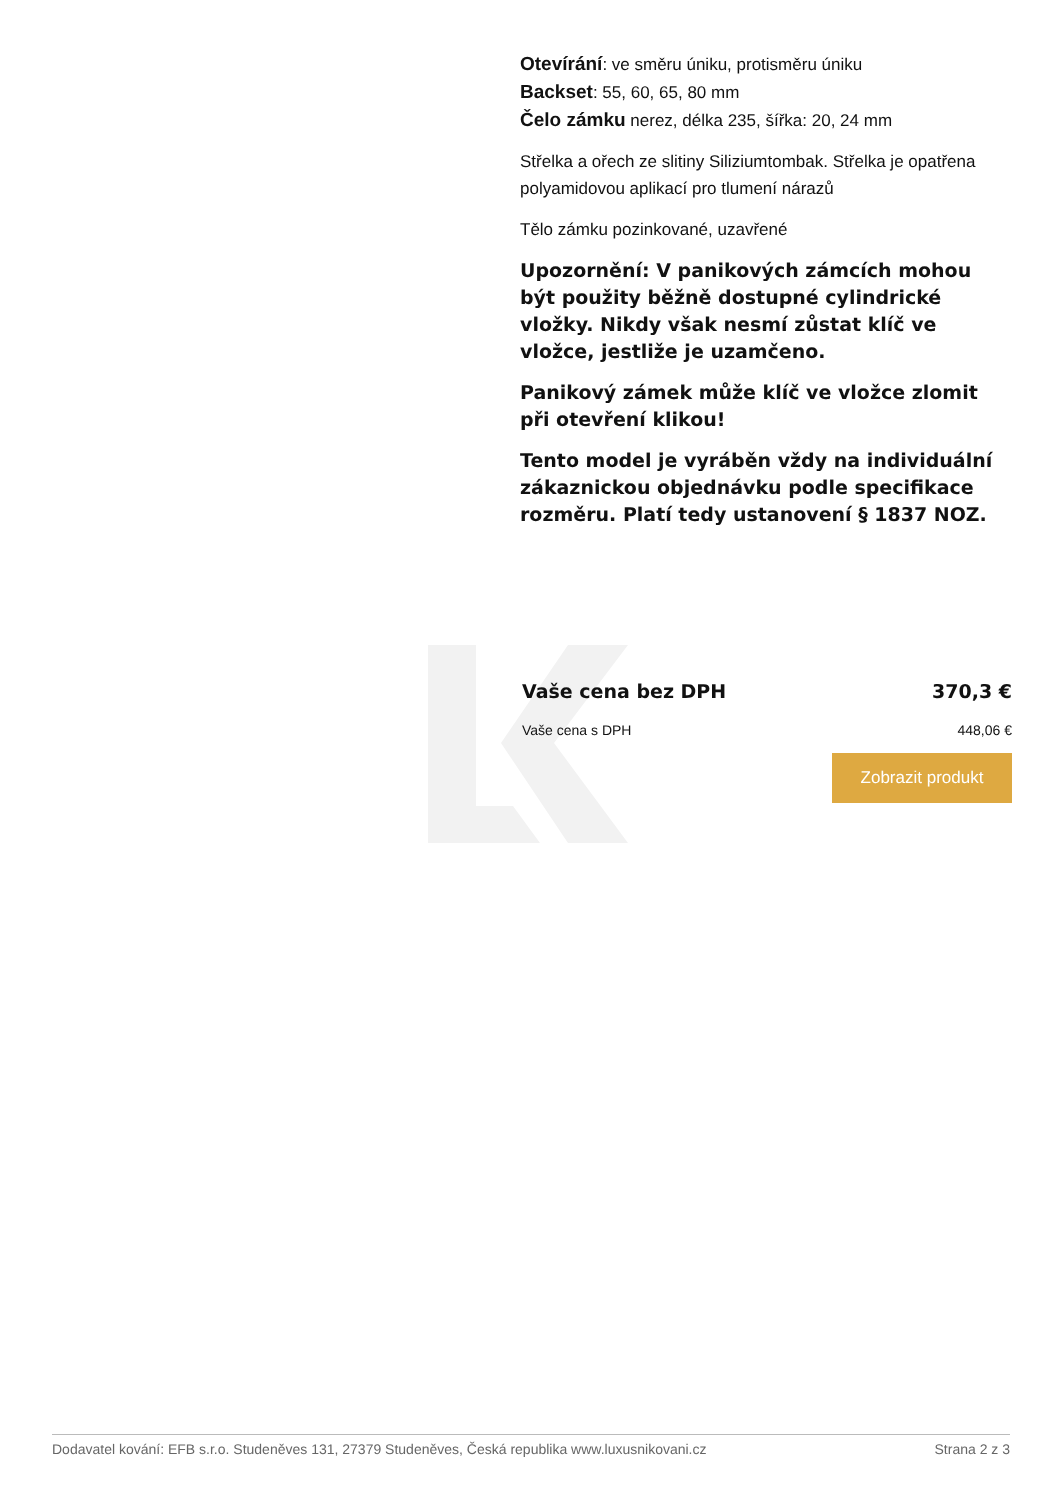Otevírání: ve směru úniku, protisměru úniku
Backset: 55, 60, 65, 80 mm
Čelo zámku nerez, délka 235, šířka: 20, 24 mm
Střelka a ořech ze slitiny Siliziumtombak. Střelka je opatřena polyamidovou aplikací pro tlumení nárazů
Tělo zámku pozinkované, uzavřené
Upozornění: V panikových zámcích mohou být použity běžně dostupné cylindrické vložky. Nikdy však nesmí zůstat klíč ve vložce, jestliže je uzamčeno.
Panikový zámek může klíč ve vložce zlomit při otevření klikou!
Tento model je vyráběn vždy na individuální zákaznickou objednávku podle specifikace rozměru. Platí tedy ustanovení § 1837 NOZ.
Vaše cena bez DPH 370,3 €
Vaše cena s DPH 448,06 €
Zobrazit produkt
Dodavatel kování: EFB s.r.o. Studeněves 131, 27379 Studeněves, Česká republika www.luxusnikovani.cz Strana 2 z 3